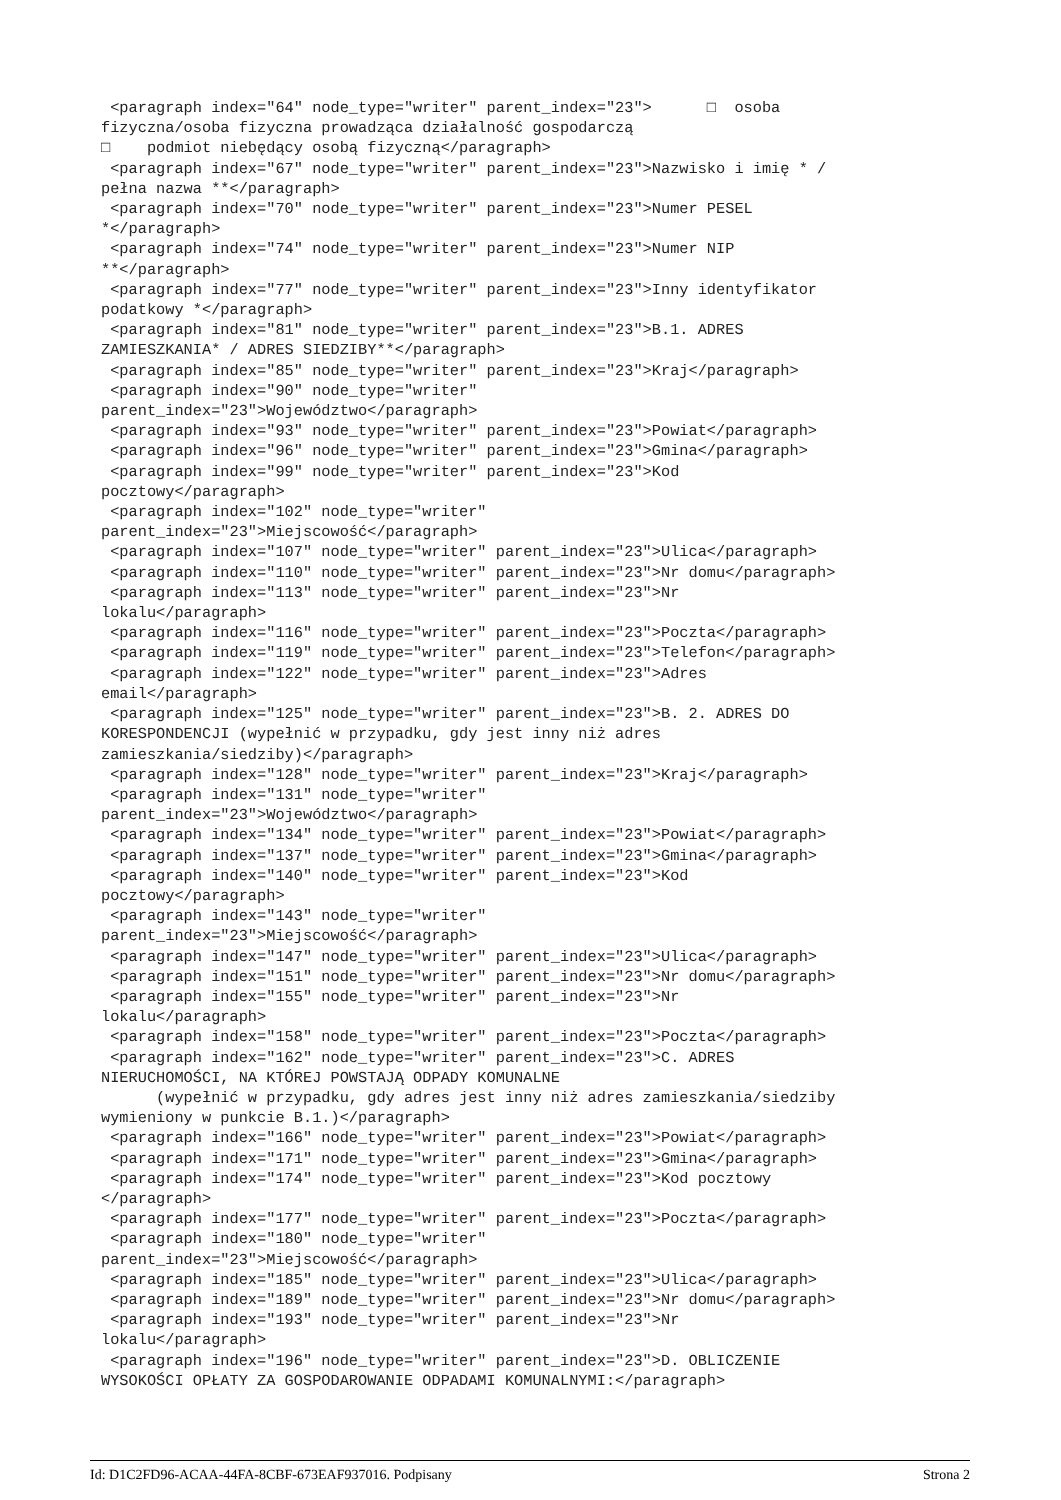<paragraph index="64" node_type="writer" parent_index="23">      □  osoba
fizyczna/osoba fizyczna prowadząca działalność gospodarczą
□    podmiot niebędący osobą fizyczną</paragraph>
 <paragraph index="67" node_type="writer" parent_index="23">Nazwisko i imię * /
pełna nazwa **</paragraph>
 <paragraph index="70" node_type="writer" parent_index="23">Numer PESEL
*</paragraph>
 <paragraph index="74" node_type="writer" parent_index="23">Numer NIP
**</paragraph>
 <paragraph index="77" node_type="writer" parent_index="23">Inny identyfikator
podatkowy *</paragraph>
 <paragraph index="81" node_type="writer" parent_index="23">B.1. ADRES
ZAMIESZKANIA* / ADRES SIEDZIBY**</paragraph>
 <paragraph index="85" node_type="writer" parent_index="23">Kraj</paragraph>
 <paragraph index="90" node_type="writer"
parent_index="23">Województwo</paragraph>
 <paragraph index="93" node_type="writer" parent_index="23">Powiat</paragraph>
 <paragraph index="96" node_type="writer" parent_index="23">Gmina</paragraph>
 <paragraph index="99" node_type="writer" parent_index="23">Kod
pocztowy</paragraph>
 <paragraph index="102" node_type="writer"
parent_index="23">Miejscowość</paragraph>
 <paragraph index="107" node_type="writer" parent_index="23">Ulica</paragraph>
 <paragraph index="110" node_type="writer" parent_index="23">Nr domu</paragraph>
 <paragraph index="113" node_type="writer" parent_index="23">Nr
lokalu</paragraph>
 <paragraph index="116" node_type="writer" parent_index="23">Poczta</paragraph>
 <paragraph index="119" node_type="writer" parent_index="23">Telefon</paragraph>
 <paragraph index="122" node_type="writer" parent_index="23">Adres
email</paragraph>
 <paragraph index="125" node_type="writer" parent_index="23">B. 2. ADRES DO
KORESPONDENCJI (wypełnić w przypadku, gdy jest inny niż adres
zamieszkania/siedziby)</paragraph>
 <paragraph index="128" node_type="writer" parent_index="23">Kraj</paragraph>
 <paragraph index="131" node_type="writer"
parent_index="23">Województwo</paragraph>
 <paragraph index="134" node_type="writer" parent_index="23">Powiat</paragraph>
 <paragraph index="137" node_type="writer" parent_index="23">Gmina</paragraph>
 <paragraph index="140" node_type="writer" parent_index="23">Kod
pocztowy</paragraph>
 <paragraph index="143" node_type="writer"
parent_index="23">Miejscowość</paragraph>
 <paragraph index="147" node_type="writer" parent_index="23">Ulica</paragraph>
 <paragraph index="151" node_type="writer" parent_index="23">Nr domu</paragraph>
 <paragraph index="155" node_type="writer" parent_index="23">Nr
lokalu</paragraph>
 <paragraph index="158" node_type="writer" parent_index="23">Poczta</paragraph>
 <paragraph index="162" node_type="writer" parent_index="23">C. ADRES
NIERUCHOMOŚCI, NA KTÓREJ POWSTAJĄ ODPADY KOMUNALNE
      (wypełnić w przypadku, gdy adres jest inny niż adres zamieszkania/siedziby
wymieniony w punkcie B.1.)</paragraph>
 <paragraph index="166" node_type="writer" parent_index="23">Powiat</paragraph>
 <paragraph index="171" node_type="writer" parent_index="23">Gmina</paragraph>
 <paragraph index="174" node_type="writer" parent_index="23">Kod pocztowy
</paragraph>
 <paragraph index="177" node_type="writer" parent_index="23">Poczta</paragraph>
 <paragraph index="180" node_type="writer"
parent_index="23">Miejscowość</paragraph>
 <paragraph index="185" node_type="writer" parent_index="23">Ulica</paragraph>
 <paragraph index="189" node_type="writer" parent_index="23">Nr domu</paragraph>
 <paragraph index="193" node_type="writer" parent_index="23">Nr
lokalu</paragraph>
 <paragraph index="196" node_type="writer" parent_index="23">D. OBLICZENIE
WYSOKOŚCI OPŁATY ZA GOSPODAROWANIE ODPADAMI KOMUNALNYMI:</paragraph>
Id: D1C2FD96-ACAA-44FA-8CBF-673EAF937016. Podpisany Strona 2